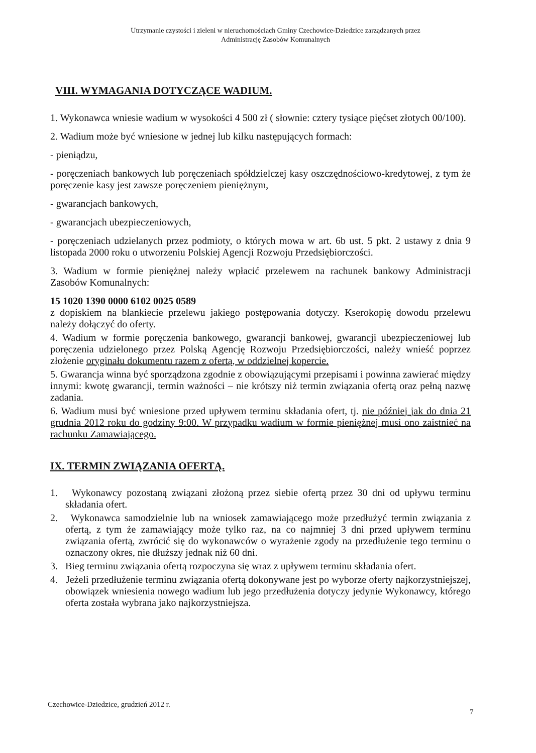Utrzymanie czystości i zieleni w nieruchomościach Gminy Czechowice-Dziedzice zarządzanych przez
Administrację Zasobów Komunalnych
VIII. WYMAGANIA DOTYCZĄCE WADIUM.
1. Wykonawca wniesie wadium w wysokości 4 500 zł ( słownie: cztery tysiące pięćset złotych 00/100).
2. Wadium może być wniesione w jednej lub kilku następujących formach:
- pieniądzu,
- poręczeniach bankowych lub poręczeniach spółdzielczej kasy oszczędnościowo-kredytowej, z tym że poręczenie kasy jest zawsze poręczeniem pieniężnym,
- gwarancjach bankowych,
- gwarancjach ubezpieczeniowych,
- poręczeniach udzielanych przez podmioty, o których mowa w art. 6b ust. 5 pkt. 2 ustawy z dnia 9 listopada 2000 roku o utworzeniu Polskiej Agencji Rozwoju Przedsiębiorczości.
3. Wadium w formie pieniężnej należy wpłacić przelewem na rachunek bankowy Administracji Zasobów Komunalnych:
15 1020 1390 0000 6102 0025 0589
z dopiskiem na blankiecie przelewu jakiego postępowania dotyczy. Kserokopię dowodu przelewu należy dołączyć do oferty.
4. Wadium w formie poręczenia bankowego, gwarancji bankowej, gwarancji ubezpieczeniowej lub poręczenia udzielonego przez Polską Agencję Rozwoju Przedsiębiorczości, należy wnieść poprzez złożenie oryginału dokumentu razem z ofertą, w oddzielnej kopercie.
5. Gwarancja winna być sporządzona zgodnie z obowiązującymi przepisami i powinna zawierać między innymi: kwotę gwarancji, termin ważności – nie krótszy niż termin związania ofertą oraz pełną nazwę zadania.
6. Wadium musi być wniesione przed upływem terminu składania ofert, tj. nie później jak do dnia 21 grudnia 2012 roku do godziny 9:00. W przypadku wadium w formie pieniężnej musi ono zaistnieć na rachunku Zamawiającego.
IX. TERMIN ZWIĄZANIA OFERTĄ.
1. Wykonawcy pozostaną związani złożoną przez siebie ofertą przez 30 dni od upływu terminu składania ofert.
2. Wykonawca samodzielnie lub na wniosek zamawiającego może przedłużyć termin związania z ofertą, z tym że zamawiający może tylko raz, na co najmniej 3 dni przed upływem terminu związania ofertą, zwrócić się do wykonawców o wyrażenie zgody na przedłużenie tego terminu o oznaczony okres, nie dłuższy jednak niż 60 dni.
3. Bieg terminu związania ofertą rozpoczyna się wraz z upływem terminu składania ofert.
4. Jeżeli przedłużenie terminu związania ofertą dokonywane jest po wyborze oferty najkorzystniejszej, obowiązek wniesienia nowego wadium lub jego przedłużenia dotyczy jedynie Wykonawcy, którego oferta została wybrana jako najkorzystniejsza.
Czechowice-Dziedzice, grudzień 2012 r.
7